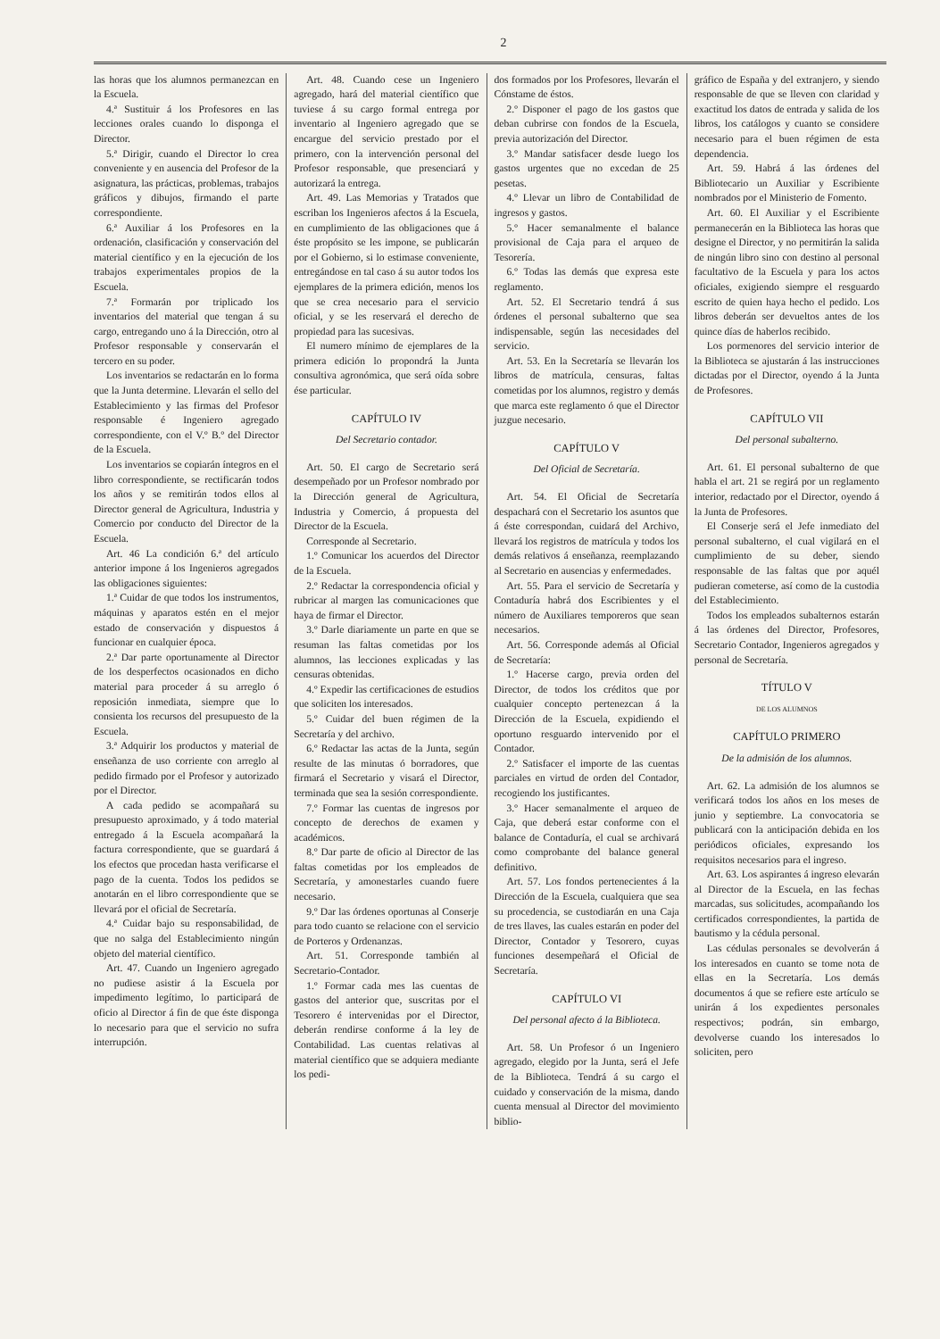2
las horas que los alumnos permanezcan en la Escuela.
4.ª Sustituir á los Profesores en las lecciones orales cuando lo disponga el Director.
5.ª Dirigir, cuando el Director lo crea conveniente y en ausencia del Profesor de la asignatura, las prácticas, problemas, trabajos gráficos y dibujos, firmando el parte correspondiente.
6.ª Auxiliar á los Profesores en la ordenación, clasificación y conservación del material científico y en la ejecución de los trabajos experimentales propios de la Escuela.
7.ª Formarán por triplicado los inventarios del material que tengan á su cargo, entregando uno á la Dirección, otro al Profesor responsable y conservarán el tercero en su poder.
Los inventarios se redactarán en lo forma que la Junta determine. Llevarán el sello del Establecimiento y las firmas del Profesor responsable é Ingeniero agregado correspondiente, con el V.º B.º del Director de la Escuela.
Los inventarios se copiarán íntegros en el libro correspondiente, se rectificarán todos los años y se remitirán todos ellos al Director general de Agricultura, Industria y Comercio por conducto del Director de la Escuela.
Art. 46 La condición 6.ª del artículo anterior impone á los Ingenieros agregados las obligaciones siguientes:
1.ª Cuidar de que todos los instrumentos, máquinas y aparatos estén en el mejor estado de conservación y dispuestos á funcionar en cualquier época.
2.ª Dar parte oportunamente al Director de los desperfectos ocasionados en dicho material para proceder á su arreglo ó reposición inmediata, siempre que lo consienta los recursos del presupuesto de la Escuela.
3.ª Adquirir los productos y material de enseñanza de uso corriente con arreglo al pedido firmado por el Profesor y autorizado por el Director.
A cada pedido se acompañará su presupuesto aproximado, y á todo material entregado á la Escuela acompañará la factura correspondiente, que se guardará á los efectos que procedan hasta verificarse el pago de la cuenta. Todos los pedidos se anotarán en el libro correspondiente que se llevará por el oficial de Secretaría.
4.ª Cuidar bajo su responsabilidad, de que no salga del Establecimiento ningún objeto del material científico.
Art. 47. Cuando un Ingeniero agregado no pudiese asistir á la Escuela por impedimento legítimo, lo participará de oficio al Director á fin de que éste disponga lo necesario para que el servicio no sufra interrupción.
Art. 48. Cuando cese un Ingeniero agregado, hará del material científico que tuviese á su cargo formal entrega por inventario al Ingeniero agregado que se encargue del servicio prestado por el primero, con la intervención personal del Profesor responsable, que presenciará y autorizará la entrega.
Art. 49. Las Memorias y Tratados que escriban los Ingenieros afectos á la Escuela, en cumplimiento de las obligaciones que á éste propósito se les impone, se publicarán por el Gobierno, si lo estimase conveniente, entregándose en tal caso á su autor todos los ejemplares de la primera edición, menos los que se crea necesario para el servicio oficial, y se les reservará el derecho de propiedad para las sucesivas.
El numero mínimo de ejemplares de la primera edición lo propondrá la Junta consultiva agronómica, que será oída sobre ése particular.
CAPÍTULO IV
Del Secretario contador.
Art. 50. El cargo de Secretario será desempeñado por un Profesor nombrado por la Dirección general de Agricultura, Industria y Comercio, á propuesta del Director de la Escuela.
Corresponde al Secretario.
1.º Comunicar los acuerdos del Director de la Escuela.
2.º Redactar la correspondencia oficial y rubricar al margen las comunicaciones que haya de firmar el Director.
3.º Darle diariamente un parte en que se resuman las faltas cometidas por los alumnos, las lecciones explicadas y las censuras obtenidas.
4.º Expedir las certificaciones de estudios que soliciten los interesados.
5.º Cuidar del buen régimen de la Secretaría y del archivo.
6.º Redactar las actas de la Junta, según resulte de las minutas ó borradores, que firmará el Secretario y visará el Director, terminada que sea la sesión correspondiente.
7.º Formar las cuentas de ingresos por concepto de derechos de examen y académicos.
8.º Dar parte de oficio al Director de las faltas cometidas por los empleados de Secretaría, y amonestarles cuando fuere necesario.
9.º Dar las órdenes oportunas al Conserje para todo cuanto se relacione con el servicio de Porteros y Ordenanzas.
Art. 51. Corresponde también al Secretario-Contador.
1.º Formar cada mes las cuentas de gastos del anterior que, suscritas por el Tesorero é intervenidas por el Director, deberán rendirse conforme á la ley de Contabilidad. Las cuentas relativas al material científico que se adquiera mediante los pedi-
dos formados por los Profesores, llevarán el Cónstame de éstos.
2.º Disponer el pago de los gastos que deban cubrirse con fondos de la Escuela, previa autorización del Director.
3.º Mandar satisfacer desde luego los gastos urgentes que no excedan de 25 pesetas.
4.º Llevar un libro de Contabilidad de ingresos y gastos.
5.º Hacer semanalmente el balance provisional de Caja para el arqueo de Tesorería.
6.º Todas las demás que expresa este reglamento.
Art. 52. El Secretario tendrá á sus órdenes el personal subalterno que sea indispensable, según las necesidades del servicio.
Art. 53. En la Secretaría se llevarán los libros de matrícula, censuras, faltas cometidas por los alumnos, registro y demás que marca este reglamento ó que el Director juzgue necesario.
CAPÍTULO V
Del Oficial de Secretaría.
Art. 54. El Oficial de Secretaría despachará con el Secretario los asuntos que á éste correspondan, cuidará del Archivo, llevará los registros de matrícula y todos los demás relativos á enseñanza, reemplazando al Secretario en ausencias y enfermedades.
Art. 55. Para el servicio de Secretaría y Contaduría habrá dos Escribientes y el número de Auxiliares temporeros que sean necesarios.
Art. 56. Corresponde además al Oficial de Secretaría:
1.º Hacerse cargo, previa orden del Director, de todos los créditos que por cualquier concepto pertenezcan á la Dirección de la Escuela, expidiendo el oportuno resguardo intervenido por el Contador.
2.º Satisfacer el importe de las cuentas parciales en virtud de orden del Contador, recogiendo los justificantes.
3.º Hacer semanalmente el arqueo de Caja, que deberá estar conforme con el balance de Contaduría, el cual se archivará como comprobante del balance general definitivo.
Art. 57. Los fondos pertenecientes á la Dirección de la Escuela, cualquiera que sea su procedencia, se custodiarán en una Caja de tres llaves, las cuales estarán en poder del Director, Contador y Tesorero, cuyas funciones desempeñará el Oficial de Secretaría.
CAPÍTULO VI
Del personal afecto á la Biblioteca.
Art. 58. Un Profesor ó un Ingeniero agregado, elegido por la Junta, será el Jefe de la Biblioteca. Tendrá á su cargo el cuidado y conservación de la misma, dando cuenta mensual al Director del movimiento biblio-
gráfico de España y del extranjero, y siendo responsable de que se lleven con claridad y exactitud los datos de entrada y salida de los libros, los catálogos y cuanto se considere necesario para el buen régimen de esta dependencia.
Art. 59. Habrá á las órdenes del Bibliotecario un Auxiliar y Escribiente nombrados por el Ministerio de Fomento.
Art. 60. El Auxiliar y el Escribiente permanecerán en la Biblioteca las horas que designe el Director, y no permitirán la salida de ningún libro sino con destino al personal facultativo de la Escuela y para los actos oficiales, exigiendo siempre el resguardo escrito de quien haya hecho el pedido. Los libros deberán ser devueltos antes de los quince días de haberlos recibido.
Los pormenores del servicio interior de la Biblioteca se ajustarán á las instrucciones dictadas por el Director, oyendo á la Junta de Profesores.
CAPÍTULO VII
Del personal subalterno.
Art. 61. El personal subalterno de que habla el art. 21 se regirá por un reglamento interior, redactado por el Director, oyendo á la Junta de Profesores.
El Conserje será el Jefe inmediato del personal subalterno, el cual vigilará en el cumplimiento de su deber, siendo responsable de las faltas que por aquél pudieran cometerse, así como de la custodia del Establecimiento.
Todos los empleados subalternos estarán á las órdenes del Director, Profesores, Secretario Contador, Ingenieros agregados y personal de Secretaría.
TÍTULO V
DE LOS ALUMNOS
CAPÍTULO PRIMERO
De la admisión de los alumnos.
Art. 62. La admisión de los alumnos se verificará todos los años en los meses de junio y septiembre. La convocatoria se publicará con la anticipación debida en los periódicos oficiales, expresando los requisitos necesarios para el ingreso.
Art. 63. Los aspirantes á ingreso elevarán al Director de la Escuela, en las fechas marcadas, sus solicitudes, acompañando los certificados correspondientes, la partida de bautismo y la cédula personal.
Las cédulas personales se devolverán á los interesados en cuanto se tome nota de ellas en la Secretaría. Los demás documentos á que se refiere este artículo se unirán á los expedientes personales respectivos; podrán, sin embargo, devolverse cuando los interesados lo soliciten, pero